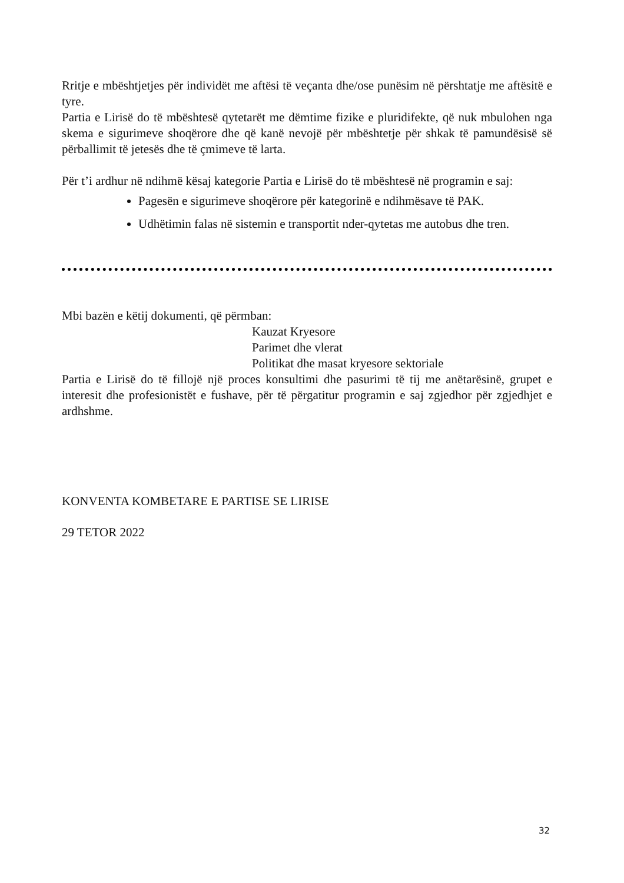Rritje e mbështjetjes për individët me aftësi të veçanta dhe/ose punësim në përshtatje me aftësitë e tyre.
Partia e Lirisë do të mbështesë qytetarët me dëmtime fizike e pluridifekte, që nuk mbulohen nga skema e sigurimeve shoqërore dhe që kanë nevojë për mbështetje për shkak të pamundësisë së përballimit të jetesës dhe të çmimeve të larta.
Për t’i ardhur në ndihmë kësaj kategorie Partia e Lirisë do të mbështesë në programin e saj:
Pagesën e sigurimeve shoqërore për kategorinë e ndihmësave të PAK.
Udhëtimin falas në sistemin e transportit nder-qytetas me autobus dhe tren.
Mbi bazën e këtij dokumenti, që përmban:
Kauzat Kryesore
Parimet dhe vlerat
Politikat dhe masat kryesore sektoriale
Partia e Lirisë do të fillojë një proces konsultimi dhe pasurimi të tij me anëtarësinë, grupet e interesit dhe profesionistët e fushave, për të përgatitur programin e saj zgjedhor për zgjedhjet e ardhshme.
KONVENTA KOMBETARE E PARTISE SE LIRISE
29 TETOR 2022
32